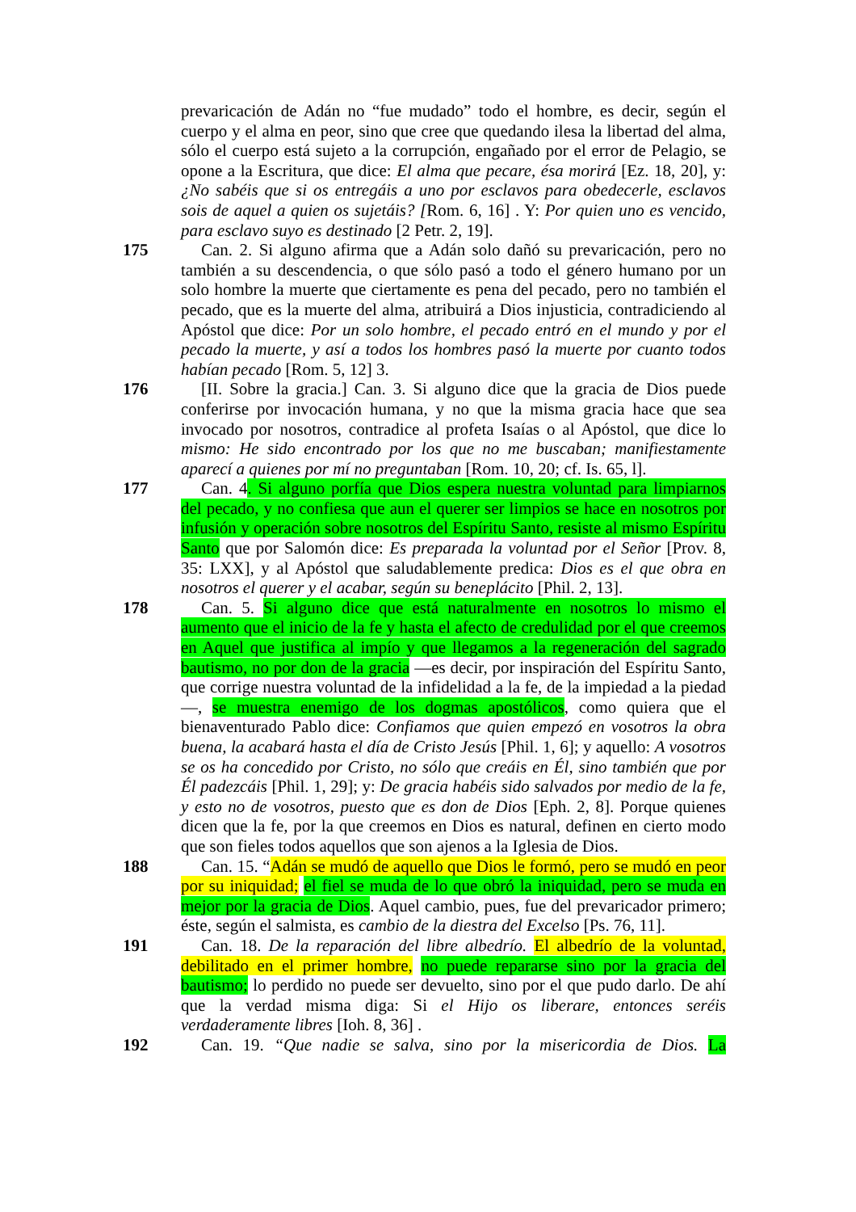prevaricación de Adán no “fue mudado” todo el hombre, es decir, según el cuerpo y el alma en peor, sino que cree que quedando ilesa la libertad del alma, sólo el cuerpo está sujeto a la corrupción, engañado por el error de Pelagio, se opone a la Escritura, que dice: El alma que pecare, ésa morirá [Ez. 18, 20], y: ¿No sabéis que si os entregáis a uno por esclavos para obedecerle, esclavos sois de aquel a quien os sujetáis? [Rom. 6, 16] . Y: Por quien uno es vencido, para esclavo suyo es destinado [2 Petr. 2, 19].
175 Can. 2. Si alguno afirma que a Adán solo dañó su prevaricación, pero no también a su descendencia, o que sólo pasó a todo el género humano por un solo hombre la muerte que ciertamente es pena del pecado, pero no también el pecado, que es la muerte del alma, atribuirá a Dios injusticia, contradiciendo al Apóstol que dice: Por un solo hombre, el pecado entró en el mundo y por el pecado la muerte, y así a todos los hombres pasó la muerte por cuanto todos habían pecado [Rom. 5, 12] 3.
176 [II. Sobre la gracia.] Can. 3. Si alguno dice que la gracia de Dios puede conferirse por invocación humana, y no que la misma gracia hace que sea invocado por nosotros, contradice al profeta Isaías o al Apóstol, que dice lo mismo: He sido encontrado por los que no me buscaban; manifiestamente aparecí a quienes por mí no preguntaban [Rom. 10, 20; cf. Is. 65, l].
177 Can. 4. Si alguno porfía que Dios espera nuestra voluntad para limpiarnos del pecado, y no confiesa que aun el querer ser limpios se hace en nosotros por infusión y operación sobre nosotros del Espíritu Santo, resiste al mismo Espíritu Santo que por Salomón dice: Es preparada la voluntad por el Señor [Prov. 8, 35: LXX], y al Apóstol que saludablemente predica: Dios es el que obra en nosotros el querer y el acabar, según su beneplácito [Phil. 2, 13].
178 Can. 5. Si alguno dice que está naturalmente en nosotros lo mismo el aumento que el inicio de la fe y hasta el afecto de credulidad por el que creemos en Aquel que justifica al impío y que llegamos a la regeneración del sagrado bautismo, no por don de la gracia —es decir, por inspiración del Espíritu Santo, que corrige nuestra voluntad de la infidelidad a la fe, de la impiedad a la piedad—, se muestra enemigo de los dogmas apostólicos, como quiera que el bienaventurado Pablo dice: Confiamos que quien empezó en vosotros la obra buena, la acabará hasta el día de Cristo Jesús [Phil. 1, 6]; y aquello: A vosotros se os ha concedido por Cristo, no sólo que creáis en Él, sino también que por Él padezcáis [Phil. 1, 29]; y: De gracia habéis sido salvados por medio de la fe, y esto no de vosotros, puesto que es don de Dios [Eph. 2, 8]. Porque quienes dicen que la fe, por la que creemos en Dios es natural, definen en cierto modo que son fieles todos aquellos que son ajenos a la Iglesia de Dios.
188 Can. 15. “Adán se mudó de aquello que Dios le formó, pero se mudó en peor por su iniquidad; el fiel se muda de lo que obró la iniquidad, pero se muda en mejor por la gracia de Dios. Aquel cambio, pues, fue del prevaricador primero; éste, según el salmista, es cambio de la diestra del Excelso [Ps. 76, 11].
191 Can. 18. De la reparación del libre albedrío. El albedrío de la voluntad, debilitado en el primer hombre, no puede repararse sino por la gracia del bautismo; lo perdido no puede ser devuelto, sino por el que pudo darlo. De ahí que la verdad misma diga: Si el Hijo os liberare, entonces seréis verdaderamente libres [Ioh. 8, 36] .
192 Can. 19. “Que nadie se salva, sino por la misericordia de Dios. La